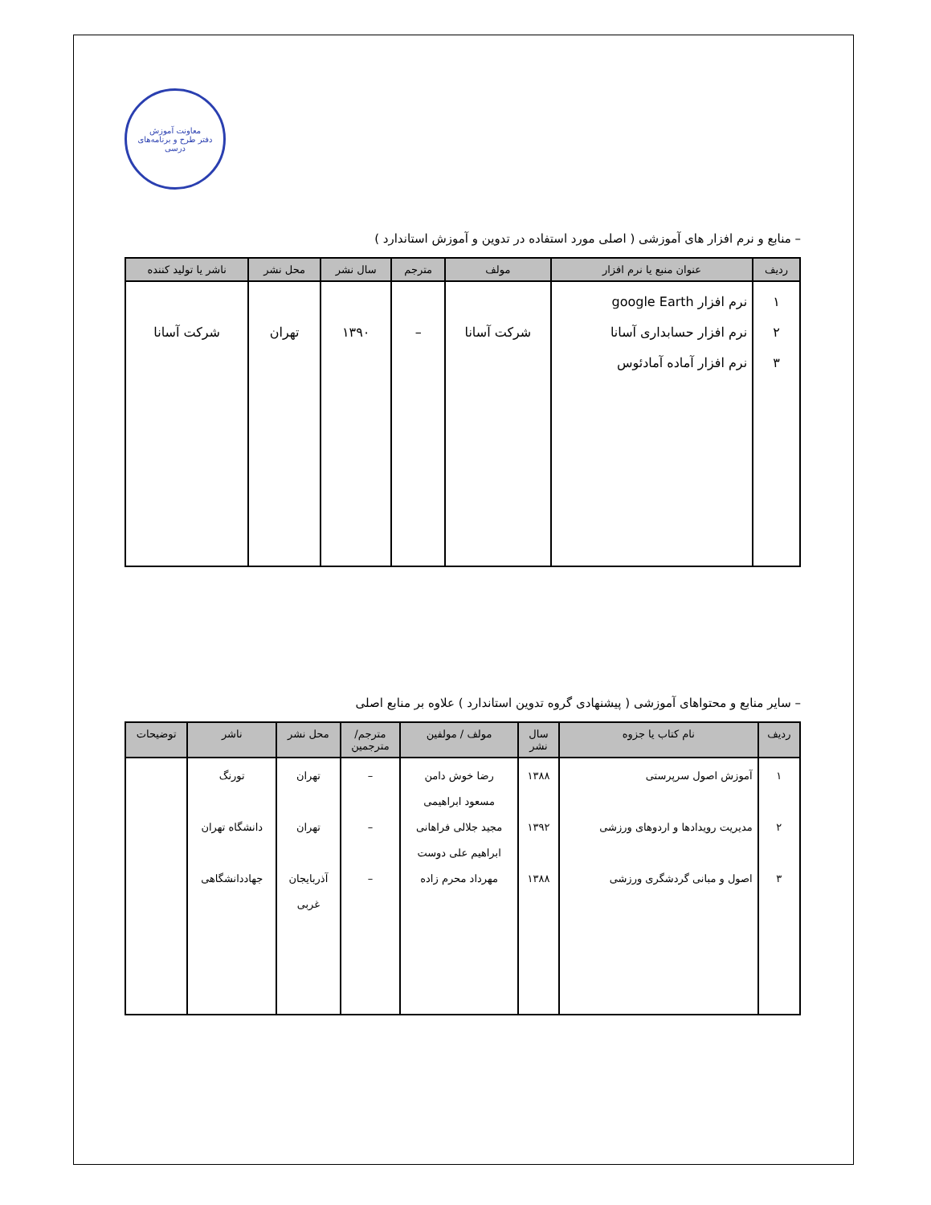معاونت آموزش
دفتر طرح و برنامه‌های درسی
– منابع و نرم افزار های آموزشی ( اصلی مورد استفاده در تدوین و آموزش استاندارد )
| ردیف | عنوان منبع یا نرم افزار | مولف | مترجم | سال نشر | محل نشر | ناشر یا تولید کننده |
| --- | --- | --- | --- | --- | --- | --- |
| ۱ ۲ ۳ | نرم افزار google Earth نرم افزار حسابداری آسانا نرم افزار آماده آمادئوس | شرکت آسانا | – | ۱۳۹۰ | تهران | شرکت آسانا |
– سایر منابع و محتواهای آموزشی ( پیشنهادی گروه تدوین استاندارد ) علاوه بر منابع اصلی
| ردیف | نام کتاب یا جزوه | سال نشر | مولف / مولفین | مترجم/ مترجمین | محل نشر | ناشر | توضیحات |
| --- | --- | --- | --- | --- | --- | --- | --- |
| ۱ ۲ ۳ | آموزش اصول سرپرستی مدیریت رویدادها و اردوهای ورزشی اصول و مبانی گردشگری ورزشی | ۱۳۸۸ ۱۳۹۲ ۱۳۸۸ | رضا خوش دامن مسعود ابراهیمی مجید جلالی فراهانی ابراهیم علی دوست مهرداد محرم زاده | – – – | تهران تهران آذربایجان غربی | تورنگ دانشگاه تهران جهاددانشگاهی | |